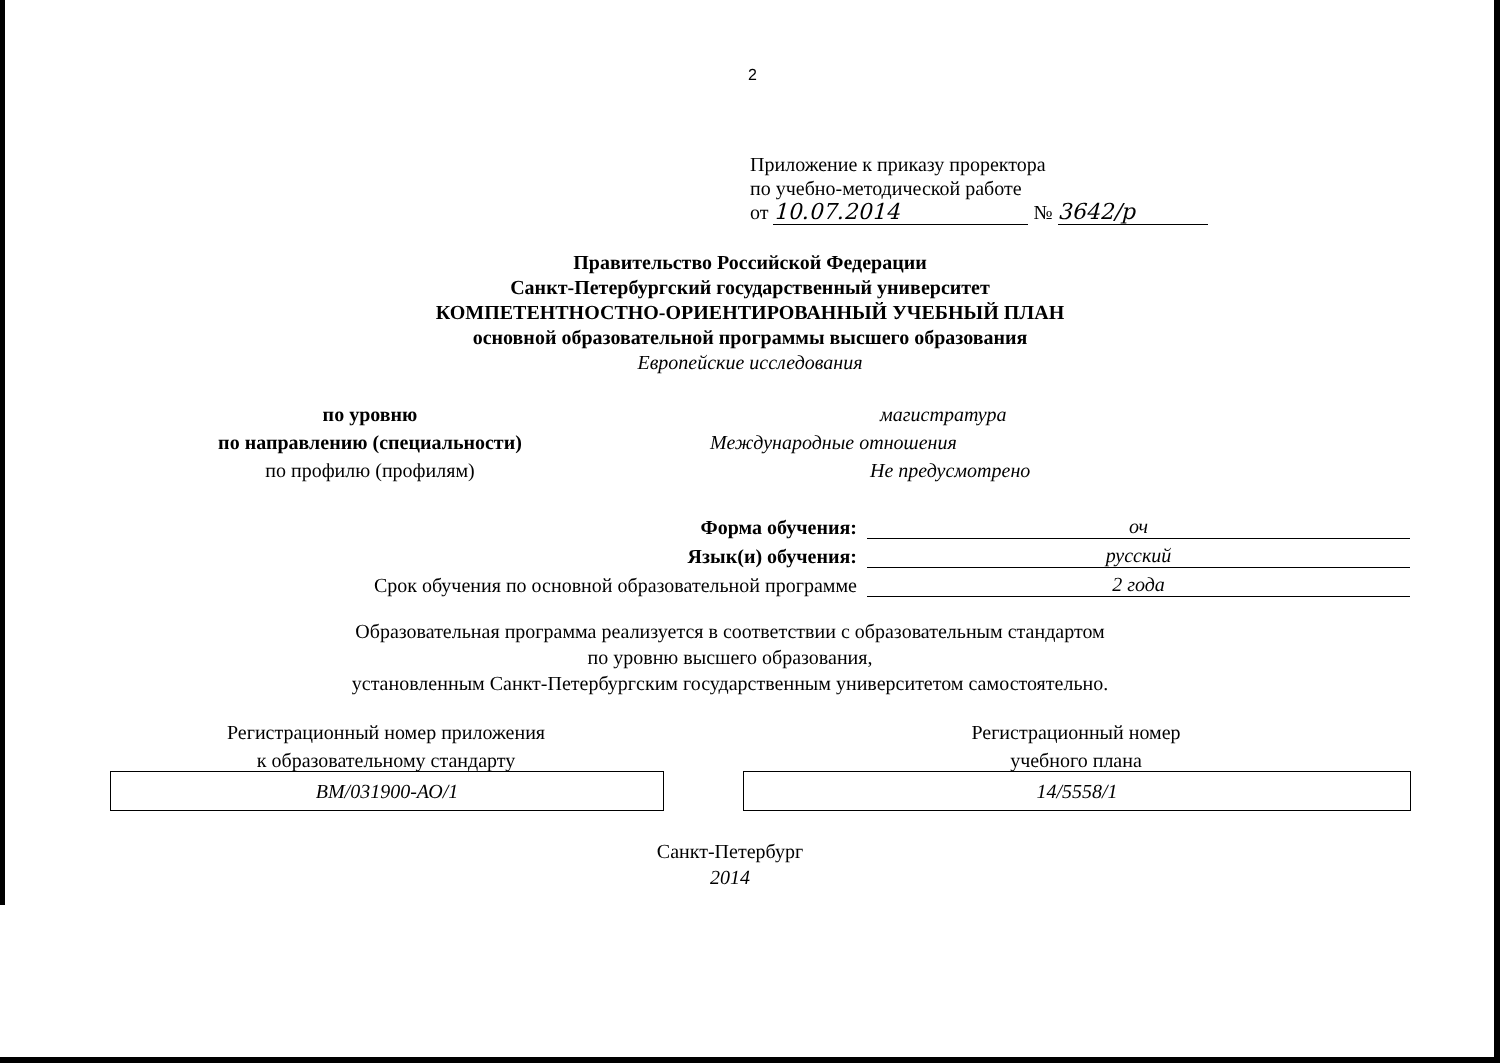2
Приложение к приказу проректора
по учебно-методической работе
от 10.07.2014 № 3642/р
Правительство Российской Федерации
Санкт-Петербургский государственный университет
КОМПЕТЕНТНОСТНО-ОРИЕНТИРОВАННЫЙ УЧЕБНЫЙ ПЛАН
основной образовательной программы высшего образования
Европейские исследования
по уровню
по направлению (специальности)
по профилю (профилям)
магистратура
Международные отношения
Не предусмотрено
Форма обучения:
оч
Язык(и) обучения:
русский
Срок обучения по основной образовательной программе
2 года
Образовательная программа реализуется в соответствии с образовательным стандартом
по уровню высшего образования,
установленным Санкт-Петербургским государственным университетом самостоятельно.
Регистрационный номер приложения
к образовательному стандарту
Регистрационный номер
учебного плана
ВМ/031900-АО/1 14/5558/1
Санкт-Петербург
2014